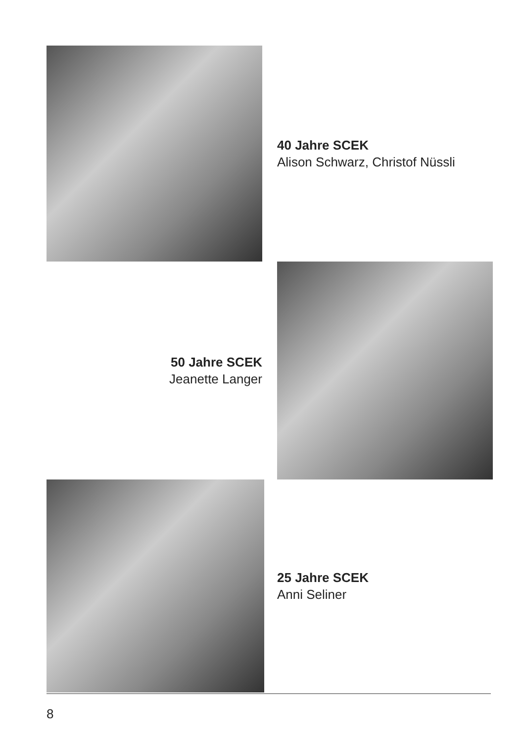40 Jahre SCEK
Alison Schwarz, Christof Nüssli
50 Jahre SCEK
Jeanette Langer
25 Jahre SCEK
Anni Seliner
8